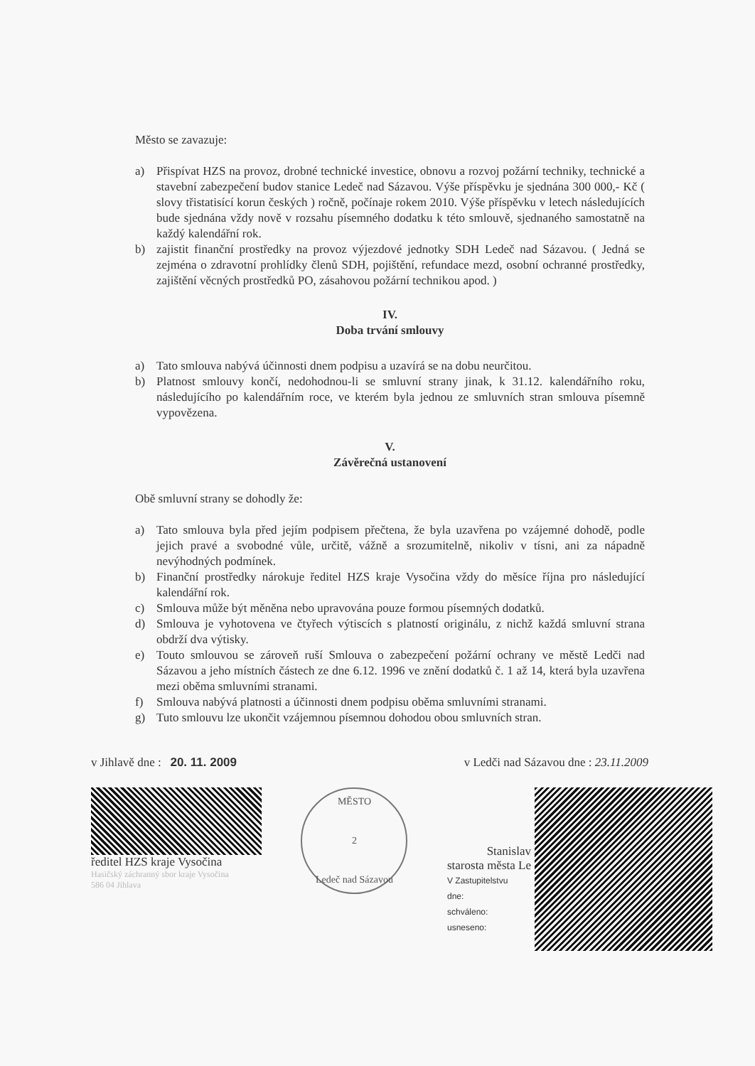Město se zavazuje:
a) Přispívat HZS na provoz, drobné technické investice, obnovu a rozvoj požární techniky, technické a stavební zabezpečení budov stanice Ledeč nad Sázavou. Výše příspěvku je sjednána 300 000,- Kč ( slovy třistatisící korun českých ) ročně, počínaje rokem 2010. Výše příspěvku v letech následujících bude sjednána vždy nově v rozsahu písemného dodatku k této smlouvě, sjednaného samostatně na každý kalendářní rok.
b) zajistit finanční prostředky na provoz výjezdové jednotky SDH Ledeč nad Sázavou. ( Jedná se zejména o zdravotní prohlídky členů SDH, pojištění, refundace mezd, osobní ochranné prostředky, zajištění věcných prostředků PO, zásahovou požární technikou apod. )
IV.
Doba trvání smlouvy
a) Tato smlouva nabývá účinnosti dnem podpisu a uzavírá se na dobu neurčitou.
b) Platnost smlouvy končí, nedohodnou-li se smluvní strany jinak, k 31.12. kalendářního roku, následujícího po kalendářním roce, ve kterém byla jednou ze smluvních stran smlouva písemně vypovězena.
V.
Závěrečná ustanovení
Obě smluvní strany se dohodly že:
a) Tato smlouva byla před jejím podpisem přečtena, že byla uzavřena po vzájemné dohodě, podle jejich pravé a svobodné vůle, určitě, vážně a srozumitelně, nikoliv v tísni, ani za nápadně nevýhodných podmínek.
b) Finanční prostředky nárokuje ředitel HZS kraje Vysočina vždy do měsíce října pro následující kalendářní rok.
c) Smlouva může být měněna nebo upravována pouze formou písemných dodatků.
d) Smlouva je vyhotovena ve čtyřech výtiscích s platností originálu, z nichž každá smluvní strana obdrží dva výtisky.
e) Touto smlouvou se zároveň ruší Smlouva o zabezpečení požární ochrany ve městě Ledči nad Sázavou a jeho místních částech ze dne 6.12. 1996 ve znění dodatků č. 1 až 14, která byla uzavřena mezi oběma smluvními stranami.
f) Smlouva nabývá platnosti a účinnosti dnem podpisu oběma smluvními stranami.
g) Tuto smlouvu lze ukončit vzájemnou písemnou dohodou obou smluvních stran.
v Jihlavě dne : 20. 11. 2009 v Ledči nad Sázavou dne : 23.11.2009
ředitel HZS kraje Vysočina
Hasičský záchranný sbor kraje Vysočina
586 04 Jihlava
MĚSTO
2
Ledeč nad Sázavou
Stanislav
starosta města Le
V Zastupitelstvu
dne:
schváleno:
usneseno: